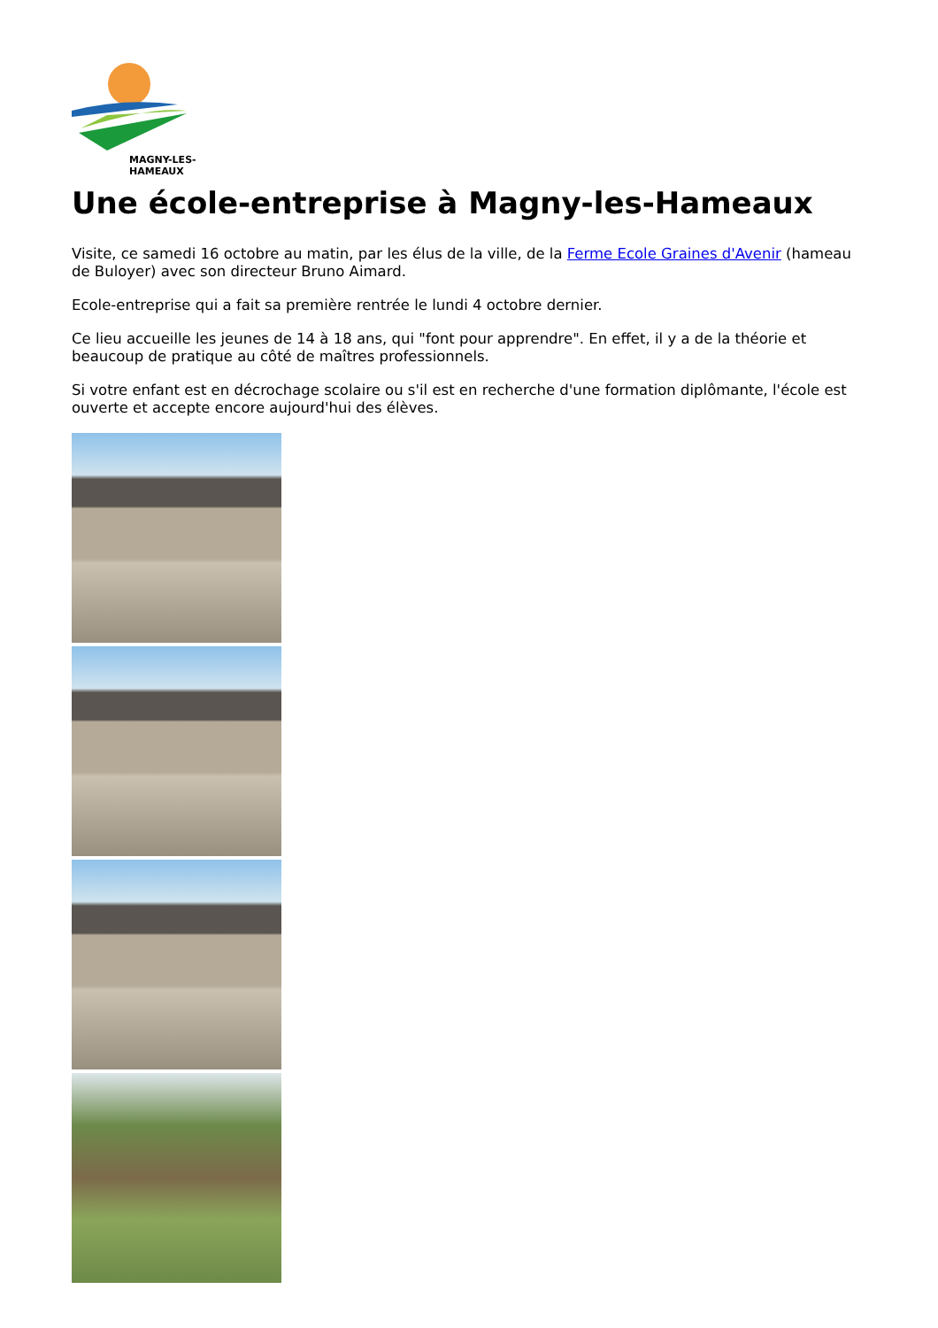MAGNY-LES-HAMEAUX
Une école-entreprise à Magny-les-Hameaux
Visite, ce samedi 16 octobre au matin, par les élus de la ville, de la Ferme Ecole Graines d'Avenir (hameau de Buloyer) avec son directeur Bruno Aimard.
Ecole-entreprise qui a fait sa première rentrée le lundi 4 octobre dernier.
Ce lieu accueille les jeunes de 14 à 18 ans, qui "font pour apprendre". En effet, il y a de la théorie et beaucoup de pratique au côté de maîtres professionnels.
Si votre enfant est en décrochage scolaire ou s'il est en recherche d'une formation diplômante, l'école est ouverte et accepte encore aujourd'hui des élèves.